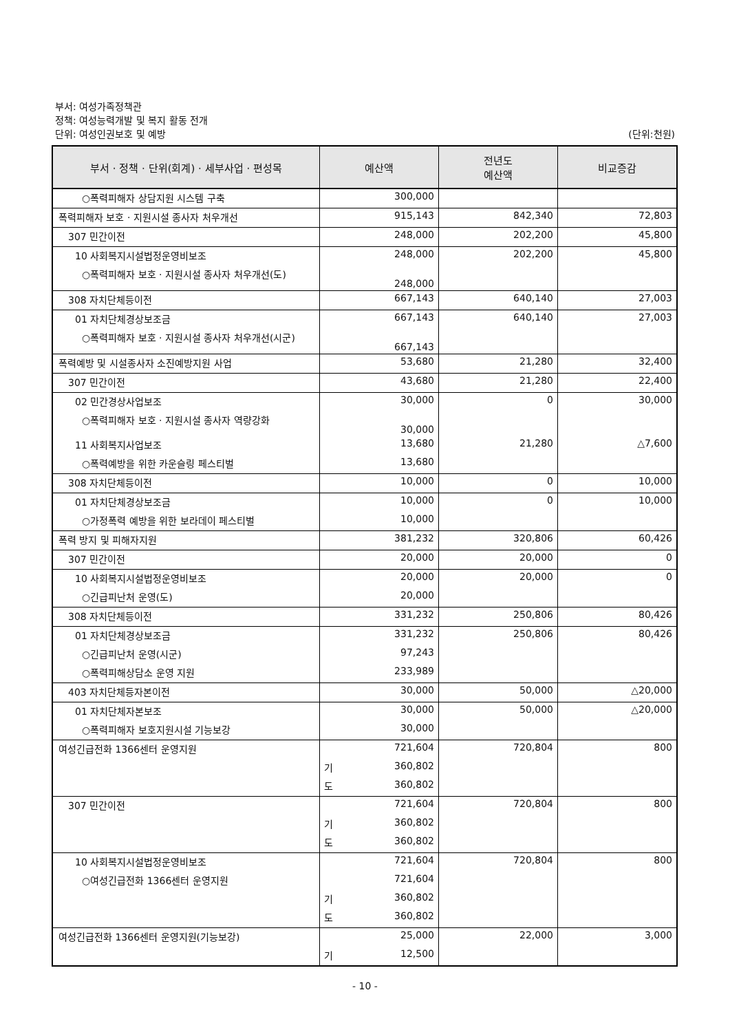부서: 여성가족정책관
정책: 여성능력개발 및 복지 활동 전개
단위: 여성인권보호 및 예방
(단위:천원)
| 부서 · 정책 · 단위(회계) · 세부사업 · 편성목 | 예산액 | 전년도 예산액 | 비교증감 |
| --- | --- | --- | --- |
| ○폭력피해자 상담지원 시스템 구축 | 300,000 | | |
| 폭력피해자 보호 · 지원시설 종사자 처우개선 | 915,143 | 842,340 | 72,803 |
| 307 민간이전 | 248,000 | 202,200 | 45,800 |
| 10 사회복지시설법정운영비보조 | 248,000 | 202,200 | 45,800 |
| ○폭력피해자 보호 · 지원시설 종사자 처우개선(도) | 248,000 | | |
| 308 자치단체등이전 | 667,143 | 640,140 | 27,003 |
| 01 자치단체경상보조금 | 667,143 | 640,140 | 27,003 |
| ○폭력피해자 보호 · 지원시설 종사자 처우개선(시군) | 667,143 | | |
| 폭력예방 및 시설종사자 소진예방지원 사업 | 53,680 | 21,280 | 32,400 |
| 307 민간이전 | 43,680 | 21,280 | 22,400 |
| 02 민간경상사업보조 | 30,000 | 0 | 30,000 |
| ○폭력피해자 보호 · 지원시설 종사자 역량강화 | 30,000 | | |
| 11 사회복지사업보조 | 13,680 | 21,280 | △7,600 |
| ○폭력예방을 위한 카운슬링 페스티벌 | 13,680 | | |
| 308 자치단체등이전 | 10,000 | 0 | 10,000 |
| 01 자치단체경상보조금 | 10,000 | 0 | 10,000 |
| ○가정폭력 예방을 위한 보라데이 페스티벌 | 10,000 | | |
| 폭력 방지 및 피해자지원 | 381,232 | 320,806 | 60,426 |
| 307 민간이전 | 20,000 | 20,000 | 0 |
| 10 사회복지시설법정운영비보조 | 20,000 | 20,000 | 0 |
| ○긴급피난처 운영(도) | 20,000 | | |
| 308 자치단체등이전 | 331,232 | 250,806 | 80,426 |
| 01 자치단체경상보조금 | 331,232 | 250,806 | 80,426 |
| ○긴급피난처 운영(시군) | 97,243 | | |
| ○폭력피해상담소 운영 지원 | 233,989 | | |
| 403 자치단체등자본이전 | 30,000 | 50,000 | △20,000 |
| 01 자치단체자본보조 | 30,000 | 50,000 | △20,000 |
| ○폭력피해자 보호지원시설 기능보강 | 30,000 | | |
| 여성긴급전화 1366센터 운영지원 | 721,604 | 720,804 | 800 |
| | 기 360,802 | | |
| | 도 360,802 | | |
| 307 민간이전 | 721,604 | 720,804 | 800 |
| | 기 360,802 | | |
| | 도 360,802 | | |
| 10 사회복지시설법정운영비보조 | 721,604 | 720,804 | 800 |
| ○여성긴급전화 1366센터 운영지원 | 721,604 | | |
| | 기 360,802 | | |
| | 도 360,802 | | |
| 여성긴급전화 1366센터 운영지원(기능보강) | 25,000 | 22,000 | 3,000 |
| | 기 12,500 | | |
- 10 -